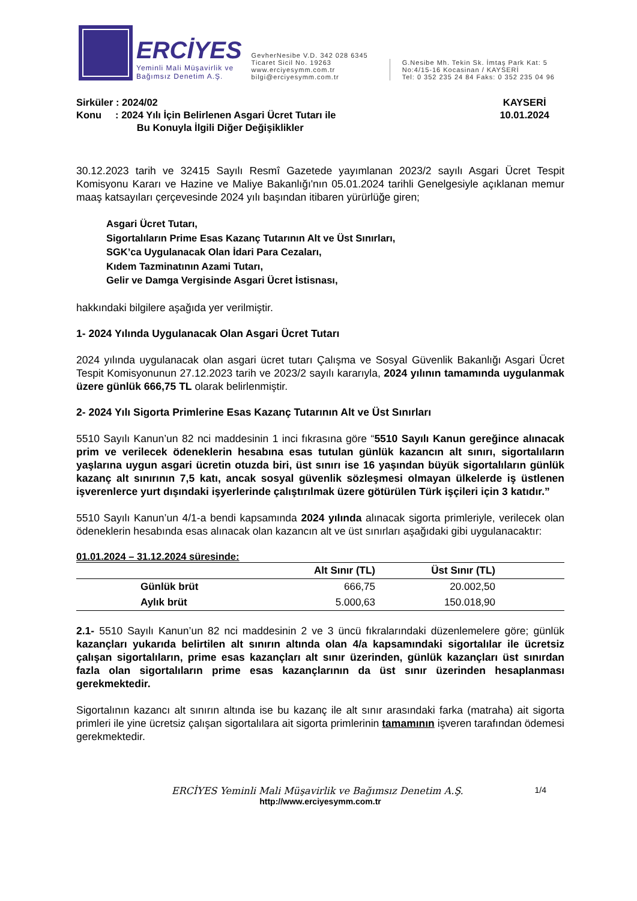ERCİYES
Yeminli Mali Müşavirlik ve
Bağımsız Denetim A.Ş.
GevherNesibe V.D. 342 028 6345
Ticaret Sicil No. 19263
www.erciyesymm.com.tr
bilgi@erciyesymm.com.tr
G.Nesibe Mh. Tekin Sk. İmtaş Park Kat: 5
No:4/15-16 Kocasinan / KAYSERİ
Tel: 0 352 235 24 84 Faks: 0 352 235 04 96
Sirküler : 2024/02
Konu : 2024 Yılı İçin Belirlenen Asgari Ücret Tutarı ile
Bu Konuyla İlgili Diğer Değişiklikler
KAYSERİ
10.01.2024
30.12.2023 tarih ve 32415 Sayılı Resmî Gazetede yayımlanan 2023/2 sayılı Asgari Ücret Tespit Komisyonu Kararı ve Hazine ve Maliye Bakanlığı'nın 05.01.2024 tarihli Genelgesiyle açıklanan memur maaş katsayıları çerçevesinde 2024 yılı başından itibaren yürürlüğe giren;
Asgari Ücret Tutarı,
Sigortalıların Prime Esas Kazanç Tutarının Alt ve Üst Sınırları,
SGK’ca Uygulanacak Olan İdari Para Cezaları,
Kıdem Tazminatının Azami Tutarı,
Gelir ve Damga Vergisinde Asgari Ücret İstisnası,
hakkındaki bilgilere aşağıda yer verilmiştir.
1- 2024 Yılında Uygulanacak Olan Asgari Ücret Tutarı
2024 yılında uygulanacak olan asgari ücret tutarı Çalışma ve Sosyal Güvenlik Bakanlığı Asgari Ücret Tespit Komisyonunun 27.12.2023 tarih ve 2023/2 sayılı kararıyla, 2024 yılının tamamında uygulanmak üzere günlük 666,75 TL olarak belirlenmiştir.
2- 2024 Yılı Sigorta Primlerine Esas Kazanç Tutarının Alt ve Üst Sınırları
5510 Sayılı Kanun’un 82 nci maddesinin 1 inci fıkrasına göre “5510 Sayılı Kanun gereğince alınacak prim ve verilecek ödeneklerin hesabına esas tutulan günlük kazancın alt sınırı, sigortalıların yaşlarına uygun asgari ücretin otuzda biri, üst sınırı ise 16 yaşından büyük sigortalıların günlük kazanç alt sınırının 7,5 katı, ancak sosyal güvenlik sözleşmesi olmayan ülkelerde iş üstlenen işverenlerce yurt dışındaki işyerlerinde çalıştırılmak üzere götürülen Türk işçileri için 3 katıdır.”
5510 Sayılı Kanun’un 4/1-a bendi kapsamında 2024 yılında alınacak sigorta primleriyle, verilecek olan ödeneklerin hesabında esas alınacak olan kazancın alt ve üst sınırları aşağıdaki gibi uygulanacaktır:
01.01.2024 – 31.12.2024 süresinde:
| | Alt Sınır (TL) | Üst Sınır (TL) |
| --- | --- | --- |
| Günlük brüt | 666,75 | 20.002,50 |
| Aylık brüt | 5.000,63 | 150.018,90 |
2.1- 5510 Sayılı Kanun’un 82 nci maddesinin 2 ve 3 üncü fıkralarındaki düzenlemelere göre; günlük kazançları yukarıda belirtilen alt sınırın altında olan 4/a kapsamındaki sigortalılar ile ücretsiz çalışan sigortalıların, prime esas kazançları alt sınır üzerinden, günlük kazançları üst sınırdan fazla olan sigortalıların prime esas kazançlarının da üst sınır üzerinden hesaplanması gerekmektedir.
Sigortalının kazancı alt sınırın altında ise bu kazanç ile alt sınır arasındaki farka (matraha) ait sigorta primleri ile yine ücretsiz çalışan sigortalılara ait sigorta primlerinin tamamının işveren tarafından ödemesi gerekmektedir.
ERCİYES Yeminli Mali Müşavirlik ve Bağımsız Denetim A.Ş. 1/4
http://www.erciyesymm.com.tr